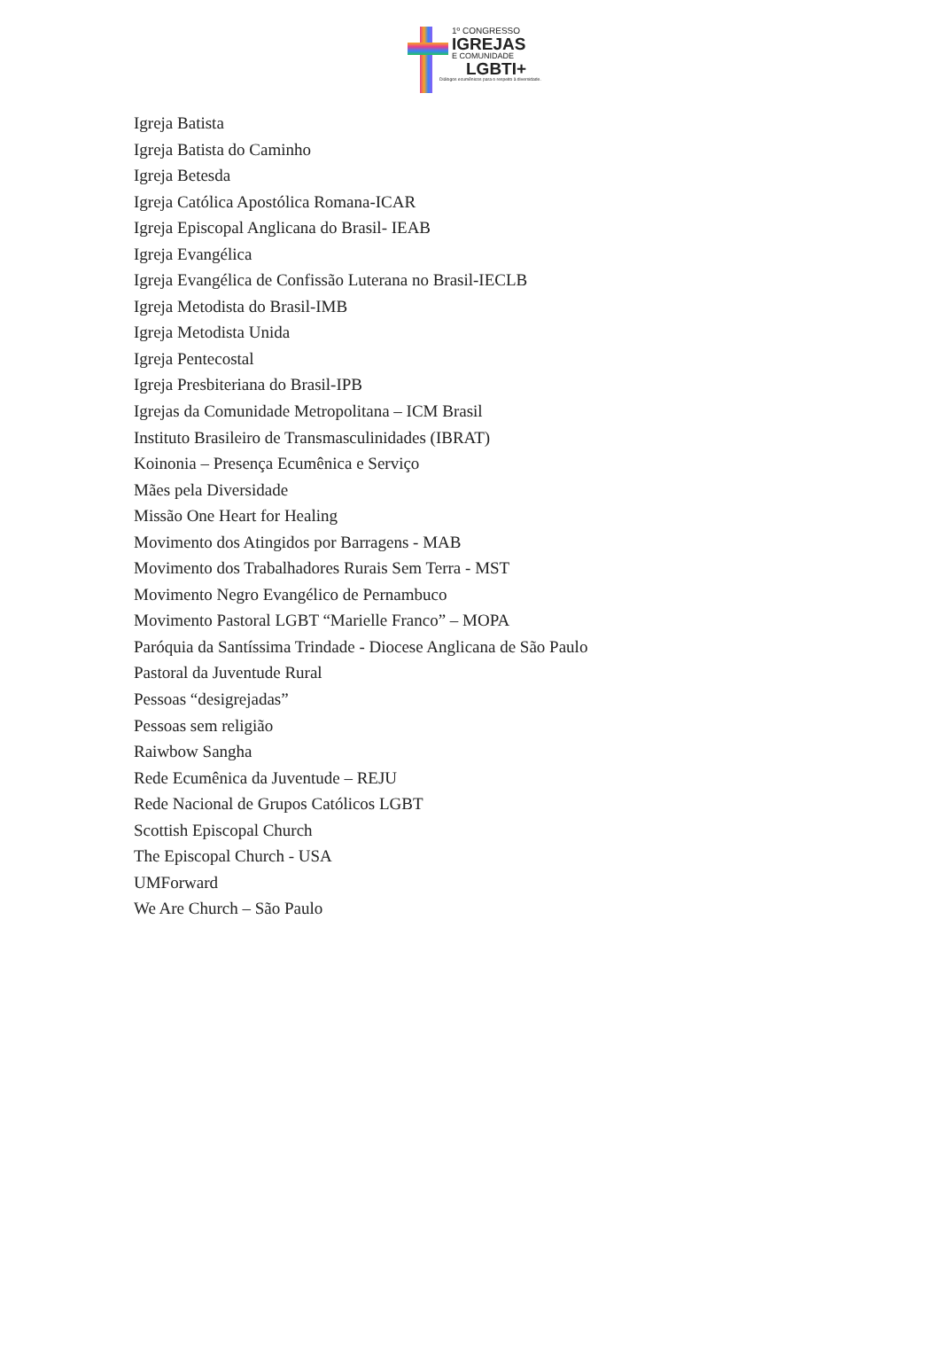1º CONGRESSO
IGREJAS
E COMUNIDADE
LGBTI+
Diálogos ecumênicos para o respeito à diversidade.
Igreja Batista
Igreja Batista do Caminho
Igreja Betesda
Igreja Católica Apostólica Romana-ICAR
Igreja Episcopal Anglicana do Brasil- IEAB
Igreja Evangélica
Igreja Evangélica de Confissão Luterana no Brasil-IECLB
Igreja Metodista do Brasil-IMB
Igreja Metodista Unida
Igreja Pentecostal
Igreja Presbiteriana do Brasil-IPB
Igrejas da Comunidade Metropolitana – ICM Brasil
Instituto Brasileiro de Transmasculinidades (IBRAT)
Koinonia – Presença Ecumênica e Serviço
Mães pela Diversidade
Missão One Heart for Healing
Movimento dos Atingidos por Barragens - MAB
Movimento dos Trabalhadores Rurais Sem Terra - MST
Movimento Negro Evangélico de Pernambuco
Movimento Pastoral LGBT “Marielle Franco” – MOPA
Paróquia da Santíssima Trindade - Diocese Anglicana de São Paulo
Pastoral da Juventude Rural
Pessoas “desigrejadas”
Pessoas sem religião
Raiwbow Sangha
Rede Ecumênica da Juventude – REJU
Rede Nacional de Grupos Católicos LGBT
Scottish Episcopal Church
The Episcopal Church - USA
UMForward
We Are Church – São Paulo